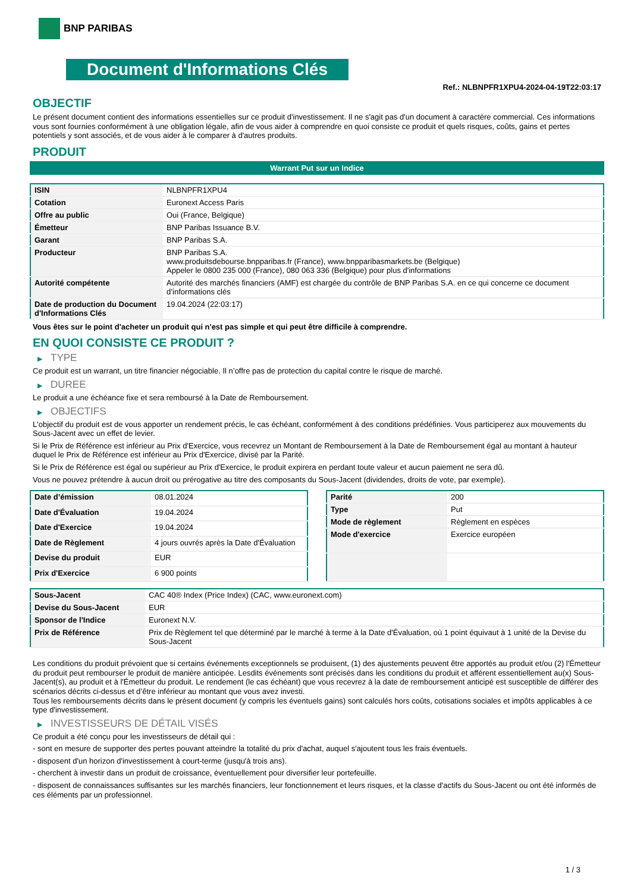BNP PARIBAS
Document d'Informations Clés
Ref.: NLBNPFR1XPU4-2024-04-19T22:03:17
OBJECTIF
Le présent document contient des informations essentielles sur ce produit d'investissement. Il ne s'agit pas d'un document à caractère commercial. Ces informations vous sont fournies conformément à une obligation légale, afin de vous aider à comprendre en quoi consiste ce produit et quels risques, coûts, gains et pertes potentiels y sont associés, et de vous aider à le comparer à d'autres produits.
PRODUIT
Warrant Put sur un Indice
| ISIN | NLBNPFR1XPU4 |
| Cotation | Euronext Access Paris |
| Offre au public | Oui (France, Belgique) |
| Émetteur | BNP Paribas Issuance B.V. |
| Garant | BNP Paribas S.A. |
| Producteur | BNP Paribas S.A. www.produitsdebourse.bnpparibas.fr (France), www.bnpparibasmarkets.be (Belgique) Appeler le 0800 235 000 (France), 080 063 336 (Belgique) pour plus d'informations |
| Autorité compétente | Autorité des marchés financiers (AMF) est chargée du contrôle de BNP Paribas S.A. en ce qui concerne ce document d’informations clés |
| Date de production du Document d'Informations Clés | 19.04.2024 (22:03:17) |
Vous êtes sur le point d'acheter un produit qui n'est pas simple et qui peut être difficile à comprendre.
EN QUOI CONSISTE CE PRODUIT ?
▶ TYPE
Ce produit est un warrant, un titre financier négociable. Il n’offre pas de protection du capital contre le risque de marché.
▶ DUREE
Le produit a une échéance fixe et sera remboursé à la Date de Remboursement.
▶ OBJECTIFS
L'objectif du produit est de vous apporter un rendement précis, le cas échéant, conformément à des conditions prédéfinies. Vous participerez aux mouvements du Sous-Jacent avec un effet de levier.
Si le Prix de Référence est inférieur au Prix d'Exercice, vous recevrez un Montant de Remboursement à la Date de Remboursement égal au montant à hauteur duquel le Prix de Référence est inférieur au Prix d'Exercice, divisé par la Parité.
Si le Prix de Référence est égal ou supérieur au Prix d'Exercice, le produit expirera en perdant toute valeur et aucun paiement ne sera dû.
Vous ne pouvez prétendre à aucun droit ou prérogative au titre des composants du Sous-Jacent (dividendes, droits de vote, par exemple).
| Date d’émission | 08.01.2024 |
| Date d'Évaluation | 19.04.2024 |
| Date d'Exercice | 19.04.2024 |
| Date de Règlement | 4 jours ouvrés après la Date d'Évaluation |
| Devise du produit | EUR |
| Prix d'Exercice | 6 900 points |
| Parité | 200 |
| Type | Put |
| Mode de règlement | Règlement en espèces |
| Mode d'exercice | Exercice européen |
| Sous-Jacent | CAC 40® Index (Price Index) (CAC, www.euronext.com) |
| Devise du Sous-Jacent | EUR |
| Sponsor de l'Indice | Euronext N.V. |
| Prix de Référence | Prix de Règlement tel que déterminé par le marché à terme à la Date d'Évaluation, où 1 point équivaut à 1 unité de la Devise du Sous-Jacent |
Les conditions du produit prévoient que si certains événements exceptionnels se produisent, (1) des ajustements peuvent être apportés au produit et/ou (2) l'Émetteur du produit peut rembourser le produit de manière anticipée. Lesdits événements sont précisés dans les conditions du produit et afférent essentiellement au(x) Sous-Jacent(s), au produit et à l'Émetteur du produit. Le rendement (le cas échéant) que vous recevrez à la date de remboursement anticipé est susceptible de différer des scénarios décrits ci-dessus et d’être inférieur au montant que vous avez investi.
Tous les remboursements décrits dans le présent document (y compris les éventuels gains) sont calculés hors coûts, cotisations sociales et impôts applicables à ce type d'investissement.
▶ INVESTISSEURS DE DÉTAIL VISÉS
Ce produit a été conçu pour les investisseurs de détail qui :
- sont en mesure de supporter des pertes pouvant atteindre la totalité du prix d'achat, auquel s'ajoutent tous les frais éventuels.
- disposent d'un horizon d'investissement à court-terme (jusqu'à trois ans).
- cherchent à investir dans un produit de croissance, éventuellement pour diversifier leur portefeuille.
- disposent de connaissances suffisantes sur les marchés financiers, leur fonctionnement et leurs risques, et la classe d'actifs du Sous-Jacent ou ont été informés de ces éléments par un professionnel.
1 / 3